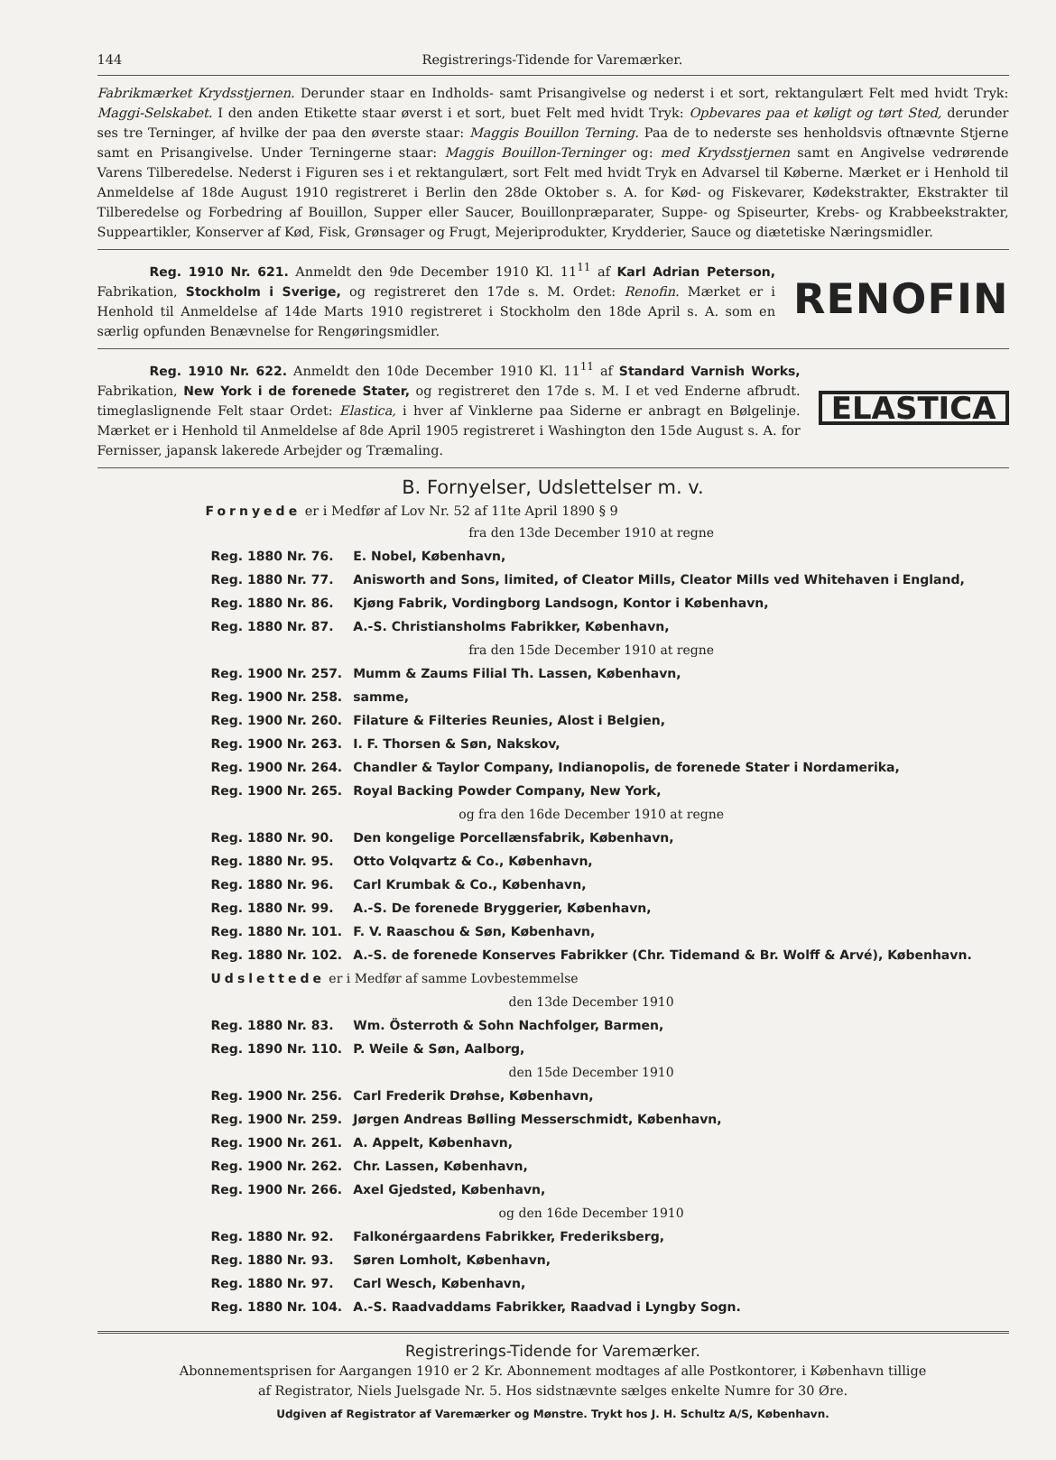144 Registrerings-Tidende for Varemærker.
Fabrikmærket Krydsstjernen. Derunder staar en Indholds- samt Prisangivelse og nederst i et sort, rektangulært Felt med hvidt Tryk: Maggi-Selskabet. I den anden Etikette staar øverst i et sort, buet Felt med hvidt Tryk: Opbevares paa et køligt og tørt Sted, derunder ses tre Terninger, af hvilke der paa den øverste staar: Maggis Bouillon Terning. Paa de to nederste ses henholdsvis oftnævnte Stjerne samt en Prisangivelse. Under Terningerne staar: Maggis Bouillon-Terninger og: med Krydsstjernen samt en Angivelse vedrørende Varens Tilberedelse. Nederst i Figuren ses i et rektangulært, sort Felt med hvidt Tryk en Advarsel til Køberne. Mærket er i Henhold til Anmeldelse af 18de August 1910 registreret i Berlin den 28de Oktober s. A. for Kød- og Fiskevarer, Kødekstrakter, Ekstrakter til Tilberedelse og Forbedring af Bouillon, Supper eller Saucer, Bouillonpræparater, Suppe- og Spiseurter, Krebs- og Krabbeekstrakter, Suppeartikler, Konserver af Kød, Fisk, Grønsager og Frugt, Mejeriprodukter, Krydderier, Sauce og diætetiske Næringsmidler.
    Reg. 1910 Nr. 621. Anmeldt den 9de December 1910 Kl. 11<sup>11</sup> af Karl Adrian Peterson, Fabrikation, Stockholm i Sverige, og registreret den 17de s. M. Ordet: Renofin. Mærket er i Henhold til Anmeldelse af 14de Marts 1910 registreret i Stockholm den 18de April s. A. som en særlig opfunden Benævnelse for Rengøringsmidler.
RENOFIN
    Reg. 1910 Nr. 622. Anmeldt den 10de December 1910 Kl. 11<sup>11</sup> af Standard Varnish Works, Fabrikation, New York i de forenede Stater, og registreret den 17de s. M. I et ved Enderne afbrudt. timeglaslignende Felt staar Ordet: Elastica, i hver af Vinklerne paa Siderne er anbragt en Bølgelinje. Mærket er i Henhold til Anmeldelse af 8de April 1905 registreret i Washington den 15de August s. A. for Fernisser, japansk lakerede Arbejder og Træmaling.
ELASTICA
B. Fornyelser, Udslettelser m. v.
Fornyede er i Medfør af Lov Nr. 52 af 11te April 1890 § 9
| fra den 13de December 1910 at regne | |
| Reg. 1880 Nr. 76. | E. Nobel, København, |
| Reg. 1880 Nr. 77. | Anisworth and Sons, limited, of Cleator Mills, Cleator Mills ved Whitehaven i England, |
| Reg. 1880 Nr. 86. | Kjøng Fabrik, Vordingborg Landsogn, Kontor i København, |
| Reg. 1880 Nr. 87. | A.-S. Christiansholms Fabrikker, København, |
| fra den 15de December 1910 at regne | |
| Reg. 1900 Nr. 257. | Mumm & Zaums Filial Th. Lassen, København, |
| Reg. 1900 Nr. 258. | samme, |
| Reg. 1900 Nr. 260. | Filature & Filteries Reunies, Alost i Belgien, |
| Reg. 1900 Nr. 263. | I. F. Thorsen & Søn, Nakskov, |
| Reg. 1900 Nr. 264. | Chandler & Taylor Company, Indianopolis, de forenede Stater i Nordamerika, |
| Reg. 1900 Nr. 265. | Royal Backing Powder Company, New York, |
| og fra den 16de December 1910 at regne | |
| Reg. 1880 Nr. 90. | Den kongelige Porcellænsfabrik, København, |
| Reg. 1880 Nr. 95. | Otto Volqvartz & Co., København, |
| Reg. 1880 Nr. 96. | Carl Krumbak & Co., København, |
| Reg. 1880 Nr. 99. | A.-S. De forenede Bryggerier, København, |
| Reg. 1880 Nr. 101. | F. V. Raaschou & Søn, København, |
| Reg. 1880 Nr. 102. | A.-S. de forenede Konserves Fabrikker (Chr. Tidemand & Br. Wolff & Arvé), København. |
| Udslettede er i Medfør af samme Lovbestemmelse | |
| den 13de December 1910 | |
| Reg. 1880 Nr. 83. | Wm. Österroth & Sohn Nachfolger, Barmen, |
| Reg. 1890 Nr. 110. | P. Weile & Søn, Aalborg, |
| den 15de December 1910 | |
| Reg. 1900 Nr. 256. | Carl Frederik Drøhse, København, |
| Reg. 1900 Nr. 259. | Jørgen Andreas Bølling Messerschmidt, København, |
| Reg. 1900 Nr. 261. | A. Appelt, København, |
| Reg. 1900 Nr. 262. | Chr. Lassen, København, |
| Reg. 1900 Nr. 266. | Axel Gjedsted, København, |
| og den 16de December 1910 | |
| Reg. 1880 Nr. 92. | Falkonérgaardens Fabrikker, Frederiksberg, |
| Reg. 1880 Nr. 93. | Søren Lomholt, København, |
| Reg. 1880 Nr. 97. | Carl Wesch, København, |
| Reg. 1880 Nr. 104. | A.-S. Raadvaddams Fabrikker, Raadvad i Lyngby Sogn. |
Registrerings-Tidende for Varemærker.
Abonnementsprisen for Aargangen 1910 er 2 Kr. Abonnement modtages af alle Postkontorer, i København tillige
af Registrator, Niels Juelsgade Nr. 5. Hos sidstnævnte sælges enkelte Numre for 30 Øre.
Udgiven af Registrator af Varemærker og Mønstre. Trykt hos J. H. Schultz A/S, København.